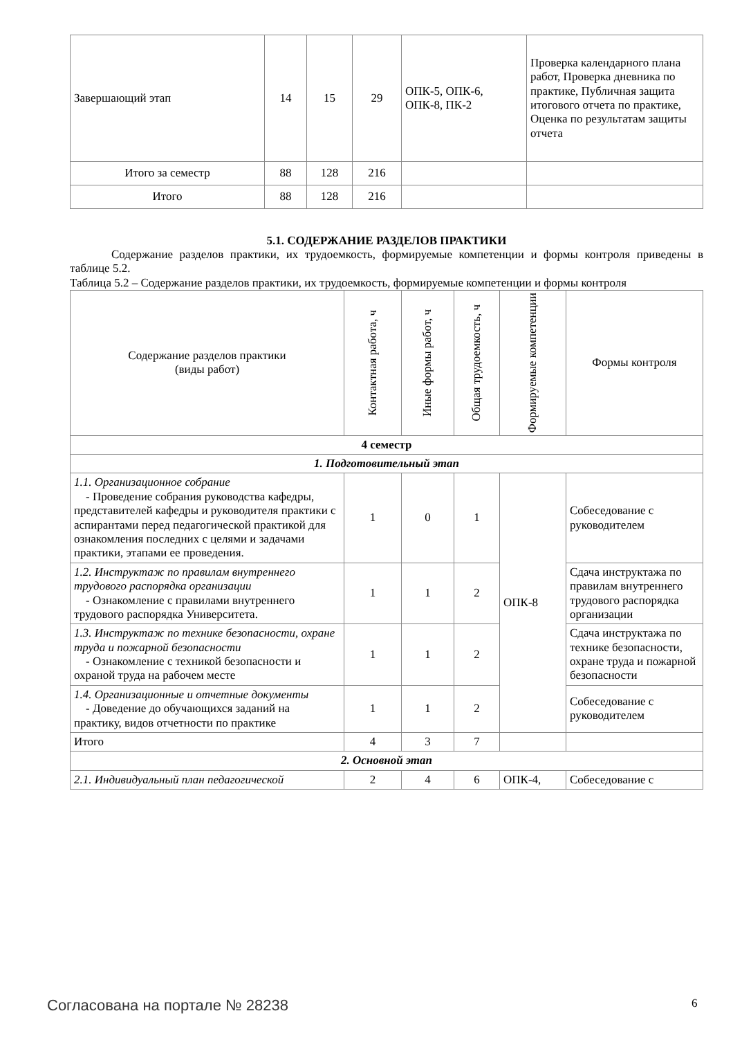| Завершающий этап | 14 | 15 | 29 | ОПК-5, ОПК-6, ОПК-8, ПК-2 | Проверка календарного плана работ, Проверка дневника по практике, Публичная защита итогового отчета по практике, Оценка по результатам защиты отчета |
| Итого за семестр | 88 | 128 | 216 | | |
| Итого | 88 | 128 | 216 | | |
5.1. СОДЕРЖАНИЕ РАЗДЕЛОВ ПРАКТИКИ
Содержание разделов практики, их трудоемкость, формируемые компетенции и формы контроля приведены в таблице 5.2.
Таблица 5.2 – Содержание разделов практики, их трудоемкость, формируемые компетенции и формы контроля
| Содержание разделов практики (виды работ) | Контактная работа, ч | Иные формы работ, ч | Общая трудоемкость, ч | Формируемые компетенции | Формы контроля |
| --- | --- | --- | --- | --- | --- |
| 4 семестр | | | | | |
| 1. Подготовительный этап | | | | | |
| 1.1. Организационное собрание - Проведение собрания руководства кафедры, представителей кафедры и руководителя практики с аспирантами перед педагогической практикой для ознакомления последних с целями и задачами практики, этапами ее проведения. | 1 | 0 | 1 | ОПК-8 | Собеседование с руководителем |
| 1.2. Инструктаж по правилам внутреннего трудового распорядка организации - Ознакомление с правилами внутреннего трудового распорядка Университета. | 1 | 1 | 2 | | Сдача инструктажа по правилам внутреннего трудового распорядка организации |
| 1.3. Инструктаж по технике безопасности, охране труда и пожарной безопасности - Ознакомление с техникой безопасности и охраной труда на рабочем месте | 1 | 1 | 2 | | Сдача инструктажа по технике безопасности, охране труда и пожарной безопасности |
| 1.4. Организационные и отчетные документы - Доведение до обучающихся заданий на практику, видов отчетности по практике | 1 | 1 | 2 | | Собеседование с руководителем |
| Итого | 4 | 3 | 7 | | |
| 2. Основной этап | | | | | |
| 2.1. Индивидуальный план педагогической | 2 | 4 | 6 | ОПК-4, | Собеседование с |
Согласована на портале № 28238 6